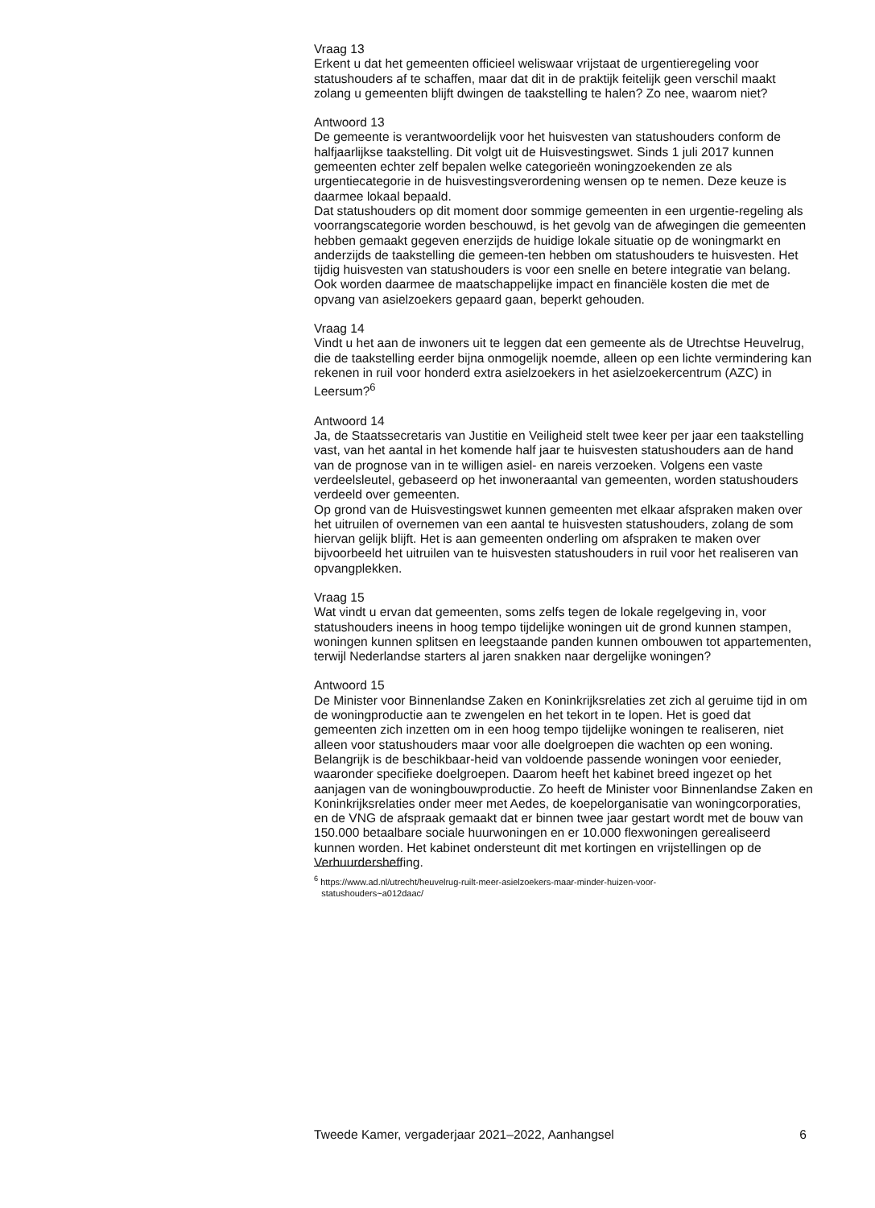Vraag 13
Erkent u dat het gemeenten officieel weliswaar vrijstaat de urgentieregeling voor statushouders af te schaffen, maar dat dit in de praktijk feitelijk geen verschil maakt zolang u gemeenten blijft dwingen de taakstelling te halen? Zo nee, waarom niet?
Antwoord 13
De gemeente is verantwoordelijk voor het huisvesten van statushouders conform de halfjaarlijkse taakstelling. Dit volgt uit de Huisvestingswet. Sinds 1 juli 2017 kunnen gemeenten echter zelf bepalen welke categorieën woningzoekenden ze als urgentiecategorie in de huisvestingsverordening wensen op te nemen. Deze keuze is daarmee lokaal bepaald.
Dat statushouders op dit moment door sommige gemeenten in een urgentie-regeling als voorrangscategorie worden beschouwd, is het gevolg van de afwegingen die gemeenten hebben gemaakt gegeven enerzijds de huidige lokale situatie op de woningmarkt en anderzijds de taakstelling die gemeen-ten hebben om statushouders te huisvesten. Het tijdig huisvesten van statushouders is voor een snelle en betere integratie van belang. Ook worden daarmee de maatschappelijke impact en financiële kosten die met de opvang van asielzoekers gepaard gaan, beperkt gehouden.
Vraag 14
Vindt u het aan de inwoners uit te leggen dat een gemeente als de Utrechtse Heuvelrug, die de taakstelling eerder bijna onmogelijk noemde, alleen op een lichte vermindering kan rekenen in ruil voor honderd extra asielzoekers in het asielzoekercentrum (AZC) in Leersum?<sup>6</sup>
Antwoord 14
Ja, de Staatssecretaris van Justitie en Veiligheid stelt twee keer per jaar een taakstelling vast, van het aantal in het komende half jaar te huisvesten statushouders aan de hand van de prognose van in te willigen asiel- en nareis verzoeken. Volgens een vaste verdeelsleutel, gebaseerd op het inwoneraantal van gemeenten, worden statushouders verdeeld over gemeenten.
Op grond van de Huisvestingswet kunnen gemeenten met elkaar afspraken maken over het uitruilen of overnemen van een aantal te huisvesten statushouders, zolang de som hiervan gelijk blijft. Het is aan gemeenten onderling om afspraken te maken over bijvoorbeeld het uitruilen van te huisvesten statushouders in ruil voor het realiseren van opvangplekken.
Vraag 15
Wat vindt u ervan dat gemeenten, soms zelfs tegen de lokale regelgeving in, voor statushouders ineens in hoog tempo tijdelijke woningen uit de grond kunnen stampen, woningen kunnen splitsen en leegstaande panden kunnen ombouwen tot appartementen, terwijl Nederlandse starters al jaren snakken naar dergelijke woningen?
Antwoord 15
De Minister voor Binnenlandse Zaken en Koninkrijksrelaties zet zich al geruime tijd in om de woningproductie aan te zwengelen en het tekort in te lopen. Het is goed dat gemeenten zich inzetten om in een hoog tempo tijdelijke woningen te realiseren, niet alleen voor statushouders maar voor alle doelgroepen die wachten op een woning. Belangrijk is de beschikbaar-heid van voldoende passende woningen voor eenieder, waaronder specifieke doelgroepen. Daarom heeft het kabinet breed ingezet op het aanjagen van de woningbouwproductie. Zo heeft de Minister voor Binnenlandse Zaken en Koninkrijksrelaties onder meer met Aedes, de koepelorganisatie van woningcorporaties, en de VNG de afspraak gemaakt dat er binnen twee jaar gestart wordt met de bouw van 150.000 betaalbare sociale huurwoningen en er 10.000 flexwoningen gerealiseerd kunnen worden. Het kabinet ondersteunt dit met kortingen en vrijstellingen op de Verhuurdersheffing.
<sup>6</sup> https://www.ad.nl/utrecht/heuvelrug-ruilt-meer-asielzoekers-maar-minder-huizen-voor-
statushouders~a012daac/
Tweede Kamer, vergaderjaar 2021–2022, Aanhangsel 6